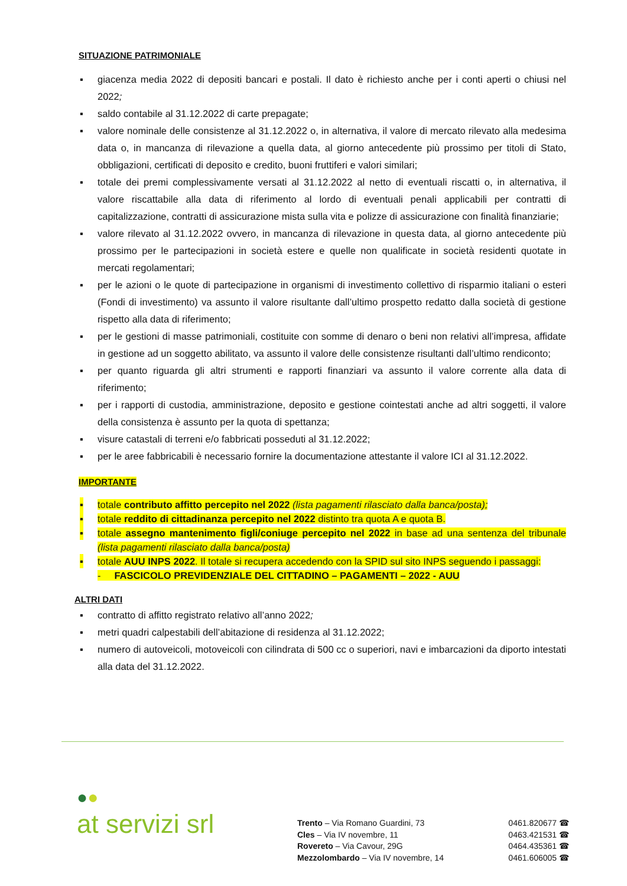SITUAZIONE PATRIMONIALE
▪ giacenza media 2022 di depositi bancari e postali. Il dato è richiesto anche per i conti aperti o chiusi nel 2022;
▪ saldo contabile al 31.12.2022 di carte prepagate;
▪ valore nominale delle consistenze al 31.12.2022 o, in alternativa, il valore di mercato rilevato alla medesima data o, in mancanza di rilevazione a quella data, al giorno antecedente più prossimo per titoli di Stato, obbligazioni, certificati di deposito e credito, buoni fruttiferi e valori similari;
▪ totale dei premi complessivamente versati al 31.12.2022 al netto di eventuali riscatti o, in alternativa, il valore riscattabile alla data di riferimento al lordo di eventuali penali applicabili per contratti di capitalizzazione, contratti di assicurazione mista sulla vita e polizze di assicurazione con finalità finanziarie;
▪ valore rilevato al 31.12.2022 ovvero, in mancanza di rilevazione in questa data, al giorno antecedente più prossimo per le partecipazioni in società estere e quelle non qualificate in società residenti quotate in mercati regolamentari;
▪ per le azioni o le quote di partecipazione in organismi di investimento collettivo di risparmio italiani o esteri (Fondi di investimento) va assunto il valore risultante dall’ultimo prospetto redatto dalla società di gestione rispetto alla data di riferimento;
▪ per le gestioni di masse patrimoniali, costituite con somme di denaro o beni non relativi all’impresa, affidate in gestione ad un soggetto abilitato, va assunto il valore delle consistenze risultanti dall’ultimo rendiconto;
▪ per quanto riguarda gli altri strumenti e rapporti finanziari va assunto il valore corrente alla data di riferimento;
▪ per i rapporti di custodia, amministrazione, deposito e gestione cointestati anche ad altri soggetti, il valore della consistenza è assunto per la quota di spettanza;
▪ visure catastali di terreni e/o fabbricati posseduti al 31.12.2022;
▪ per le aree fabbricabili è necessario fornire la documentazione attestante il valore ICI al 31.12.2022.
IMPORTANTE
▪ totale contributo affitto percepito nel 2022 (lista pagamenti rilasciato dalla banca/posta);
▪ totale reddito di cittadinanza percepito nel 2022 distinto tra quota A e quota B.
▪ totale assegno mantenimento figli/coniuge percepito nel 2022 in base ad una sentenza del tribunale (lista pagamenti rilasciato dalla banca/posta)
▪ totale AUU INPS 2022. Il totale si recupera accedendo con la SPID sul sito INPS seguendo i passaggi:
- FASCICOLO PREVIDENZIALE DEL CITTADINO – PAGAMENTI – 2022 - AUU
ALTRI DATI
▪ contratto di affitto registrato relativo all’anno 2022;
▪ metri quadri calpestabili dell’abitazione di residenza al 31.12.2022;
▪ numero di autoveicoli, motoveicoli con cilindrata di 500 cc o superiori, navi e imbarcazioni da diporto intestati alla data del 31.12.2022.
●●
at servizi srl
Trento – Via Romano Guardini, 73 0461.820677 ☎
Cles – Via IV novembre, 11 0463.421531 ☎
Rovereto – Via Cavour, 29G 0464.435361 ☎
Mezzolombardo – Via IV novembre, 14 0461.606005 ☎